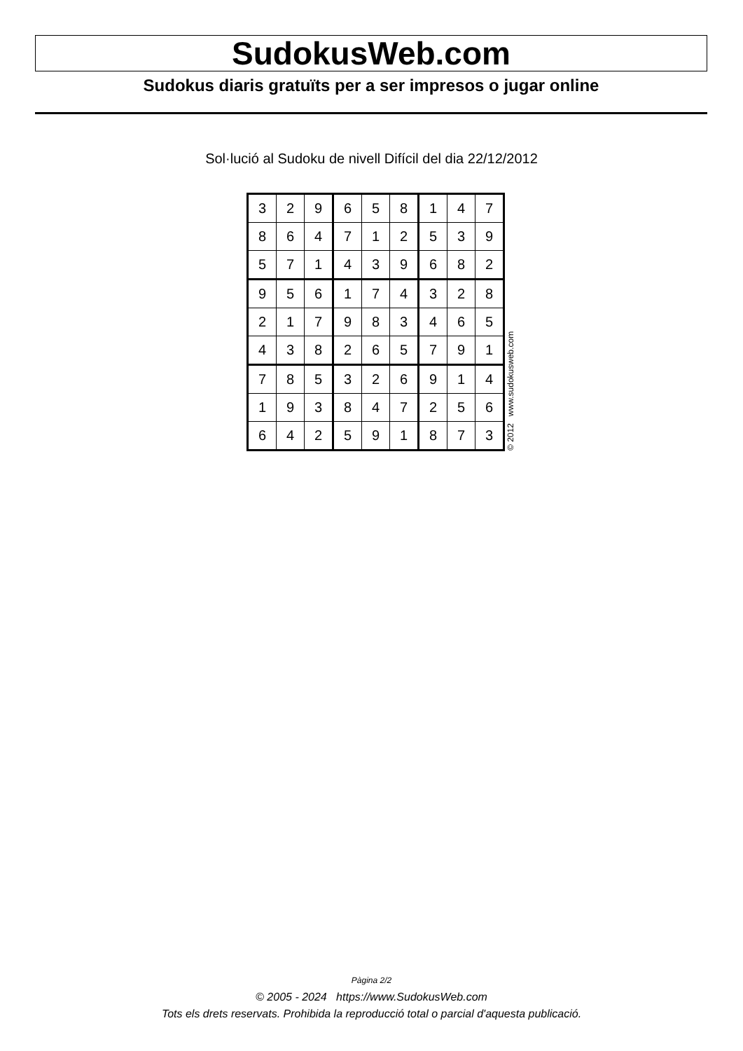SudokusWeb.com
Sudokus diaris gratuïts per a ser impresos o jugar online
Sol·lució al Sudoku de nivell Difícil del dia 22/12/2012
| 3 | 2 | 9 | 6 | 5 | 8 | 1 | 4 | 7 |
| 8 | 6 | 4 | 7 | 1 | 2 | 5 | 3 | 9 |
| 5 | 7 | 1 | 4 | 3 | 9 | 6 | 8 | 2 |
| 9 | 5 | 6 | 1 | 7 | 4 | 3 | 2 | 8 |
| 2 | 1 | 7 | 9 | 8 | 3 | 4 | 6 | 5 |
| 4 | 3 | 8 | 2 | 6 | 5 | 7 | 9 | 1 |
| 7 | 8 | 5 | 3 | 2 | 6 | 9 | 1 | 4 |
| 1 | 9 | 3 | 8 | 4 | 7 | 2 | 5 | 6 |
| 6 | 4 | 2 | 5 | 9 | 1 | 8 | 7 | 3 |
© 2012 www.sudokusweb.com
Pàgina 2/2
© 2005 - 2024 https://www.SudokusWeb.com
Tots els drets reservats. Prohibida la reproducció total o parcial d'aquesta publicació.